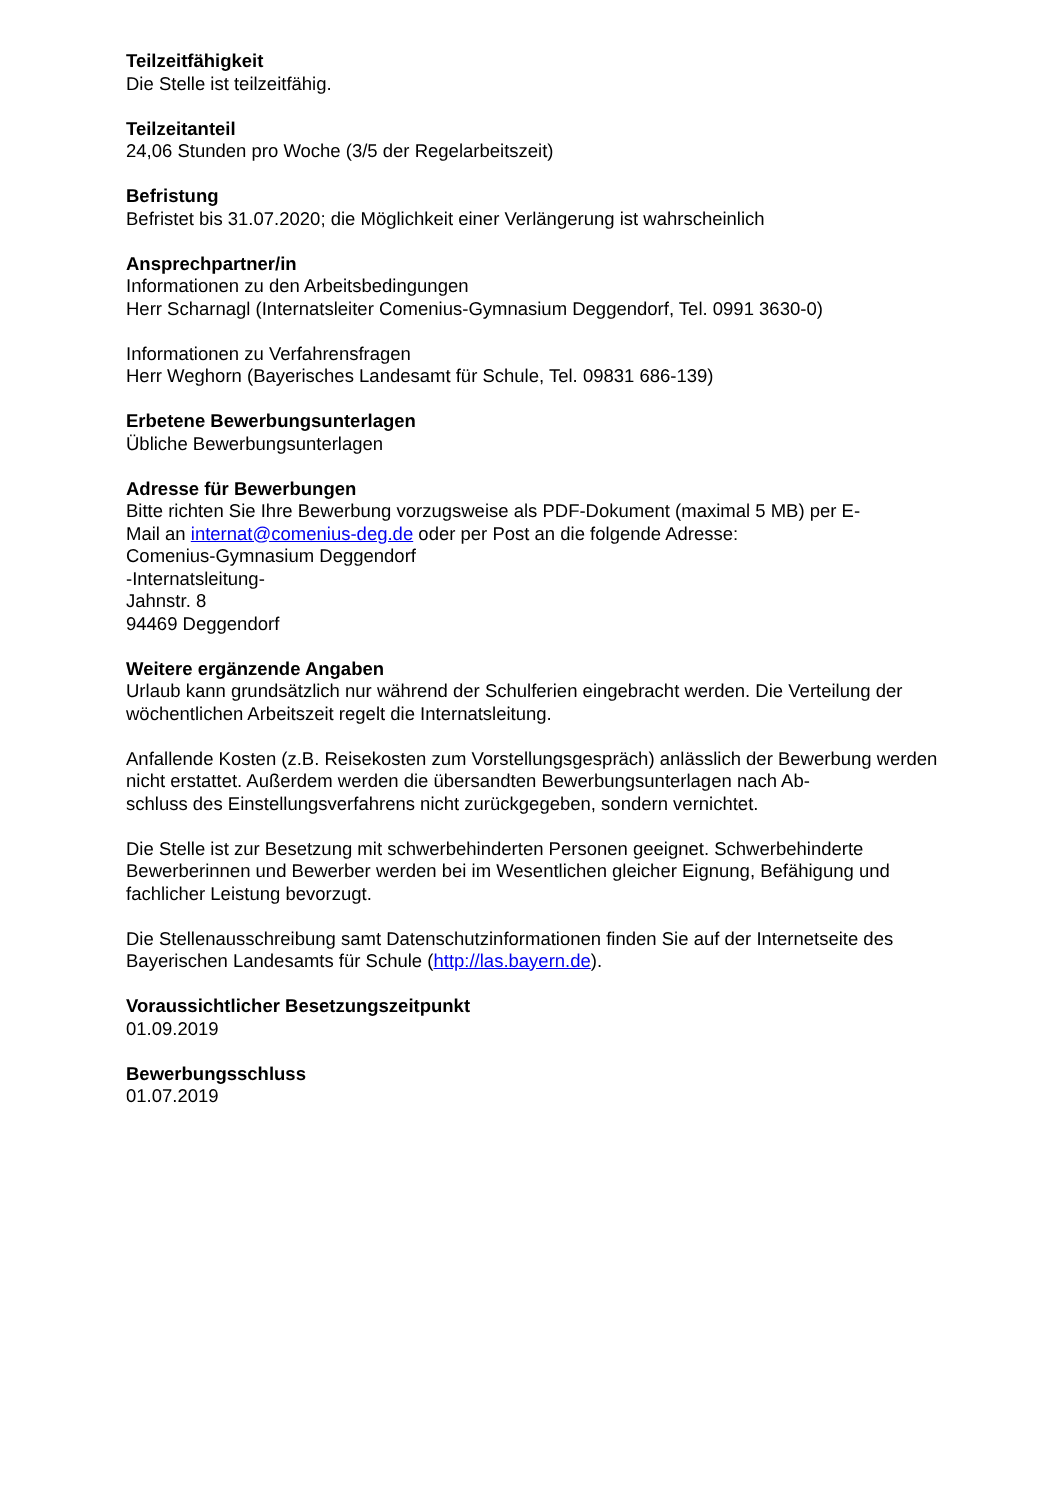Teilzeitfähigkeit
Die Stelle ist teilzeitfähig.
Teilzeitanteil
24,06 Stunden pro Woche (3/5 der Regelarbeitszeit)
Befristung
Befristet bis 31.07.2020; die Möglichkeit einer Verlängerung ist wahrscheinlich
Ansprechpartner/in
Informationen zu den Arbeitsbedingungen
Herr Scharnagl (Internatsleiter Comenius-Gymnasium Deggendorf, Tel. 0991 3630-0)
Informationen zu Verfahrensfragen
Herr Weghorn (Bayerisches Landesamt für Schule, Tel. 09831 686-139)
Erbetene Bewerbungsunterlagen
Übliche Bewerbungsunterlagen
Adresse für Bewerbungen
Bitte richten Sie Ihre Bewerbung vorzugsweise als PDF-Dokument (maximal 5 MB) per E-
Mail an internat@comenius-deg.de oder per Post an die folgende Adresse:
Comenius-Gymnasium Deggendorf
-Internatsleitung-
Jahnstr. 8
94469 Deggendorf
Weitere ergänzende Angaben
Urlaub kann grundsätzlich nur während der Schulferien eingebracht werden. Die Verteilung der wöchentlichen Arbeitszeit regelt die Internatsleitung.
Anfallende Kosten (z.B. Reisekosten zum Vorstellungsgespräch) anlässlich der Bewerbung werden nicht erstattet. Außerdem werden die übersandten Bewerbungsunterlagen nach Ab-
schluss des Einstellungsverfahrens nicht zurückgegeben, sondern vernichtet.
Die Stelle ist zur Besetzung mit schwerbehinderten Personen geeignet. Schwerbehinderte Bewerberinnen und Bewerber werden bei im Wesentlichen gleicher Eignung, Befähigung und fachlicher Leistung bevorzugt.
Die Stellenausschreibung samt Datenschutzinformationen finden Sie auf der Internetseite des Bayerischen Landesamts für Schule (http://las.bayern.de).
Voraussichtlicher Besetzungszeitpunkt
01.09.2019
Bewerbungsschluss
01.07.2019